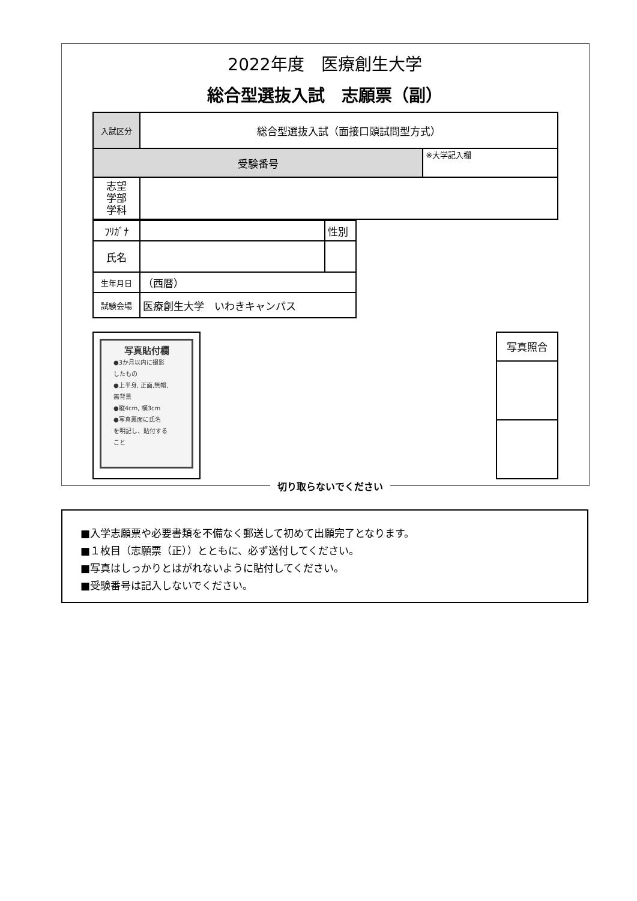2022年度　医療創生大学
総合型選抜入試　志願票（副）
| 入試区分 | 総合型選抜入試（面接口頭試問型方式） | |
| 受験番号 | | ※大学記入欄 |
| 志望 学部 学科 | | |
| ﾌﾘｶﾞﾅ | | 性別 |
| 氏名 | | |
| 生年月日 | （西暦） | |
| 試験会場 | 医療創生大学 いわきキャンパス | |
写真貼付欄
●3か月以内に撮影
したもの
●上半身, 正面,無帽,
無背景
●縦4cm, 横3cm
●写真裏面に氏名
を明記し、貼付する
こと
| 写真照合 |
切り取らないでください
■入学志願票や必要書類を不備なく郵送して初めて出願完了となります。
■１枚目（志願票（正））とともに、必ず送付してください。
■写真はしっかりとはがれないように貼付してください。
■受験番号は記入しないでください。